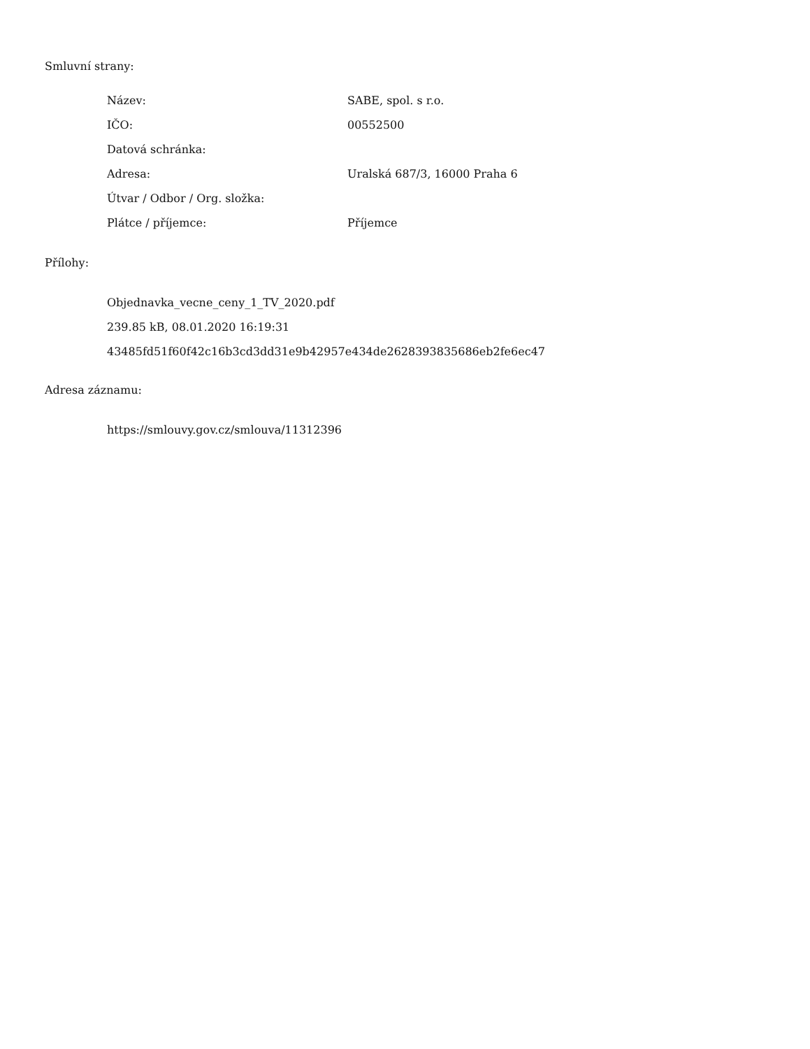Smluvní strany:
| Název: | SABE, spol. s r.o. |
| IČO: | 00552500 |
| Datová schránka: | |
| Adresa: | Uralská 687/3, 16000 Praha 6 |
| Útvar / Odbor / Org. složka: | |
| Plátce / příjemce: | Příjemce |
Přílohy:
Objednavka_vecne_ceny_1_TV_2020.pdf
239.85 kB, 08.01.2020 16:19:31
43485fd51f60f42c16b3cd3dd31e9b42957e434de2628393835686eb2fe6ec47
Adresa záznamu:
https://smlouvy.gov.cz/smlouva/11312396